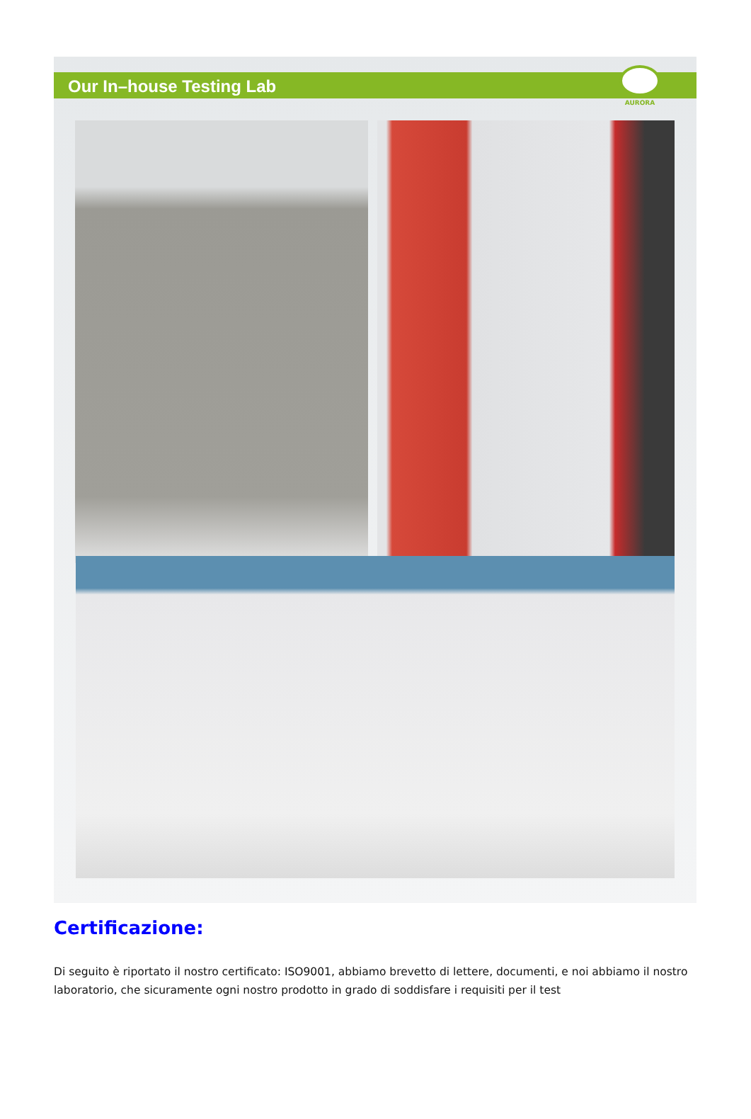Our In–house Testing Lab
AURORA
Certificazione:
Di seguito è riportato il nostro certificato: ISO9001, abbiamo brevetto di lettere, documenti, e noi abbiamo il nostro laboratorio, che sicuramente ogni nostro prodotto in grado di soddisfare i requisiti per il test